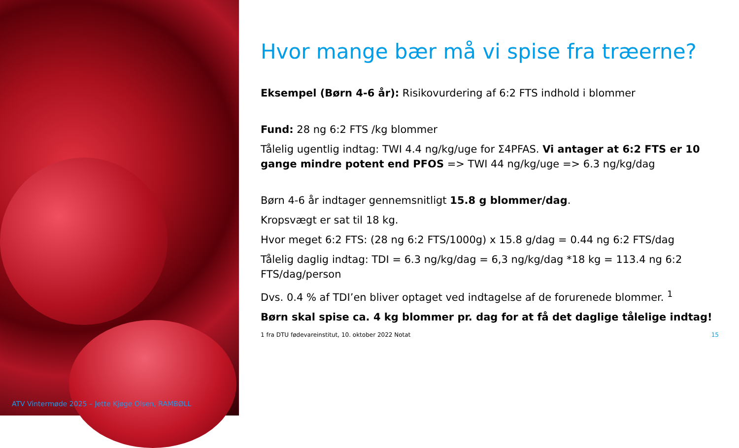ATV Vintermøde 2025 – Jette Kjøge Olsen, RAMBØLL
Hvor mange bær må vi spise fra træerne?
Eksempel (Børn 4-6 år): Risikovurdering af 6:2 FTS indhold i blommer
Fund: 28 ng 6:2 FTS /kg blommer
Tålelig ugentlig indtag: TWI 4.4 ng/kg/uge for Σ4PFAS. Vi antager at 6:2 FTS er 10 gange mindre potent end PFOS => TWI 44 ng/kg/uge => 6.3 ng/kg/dag
Børn 4-6 år indtager gennemsnitligt 15.8 g blommer/dag.
Kropsvægt er sat til 18 kg.
Hvor meget 6:2 FTS: (28 ng 6:2 FTS/1000g) x 15.8 g/dag = 0.44 ng 6:2 FTS/dag
Tålelig daglig indtag: TDI = 6.3 ng/kg/dag = 6,3 ng/kg/dag *18 kg = 113.4 ng 6:2 FTS/dag/person
Dvs. 0.4 % af TDI’en bliver optaget ved indtagelse af de forurenede blommer. <sup>1</sup>
Børn skal spise ca. 4 kg blommer pr. dag for at få det daglige tålelige indtag!
1 fra DTU fødevareinstitut, 10. oktober 2022 Notat 15